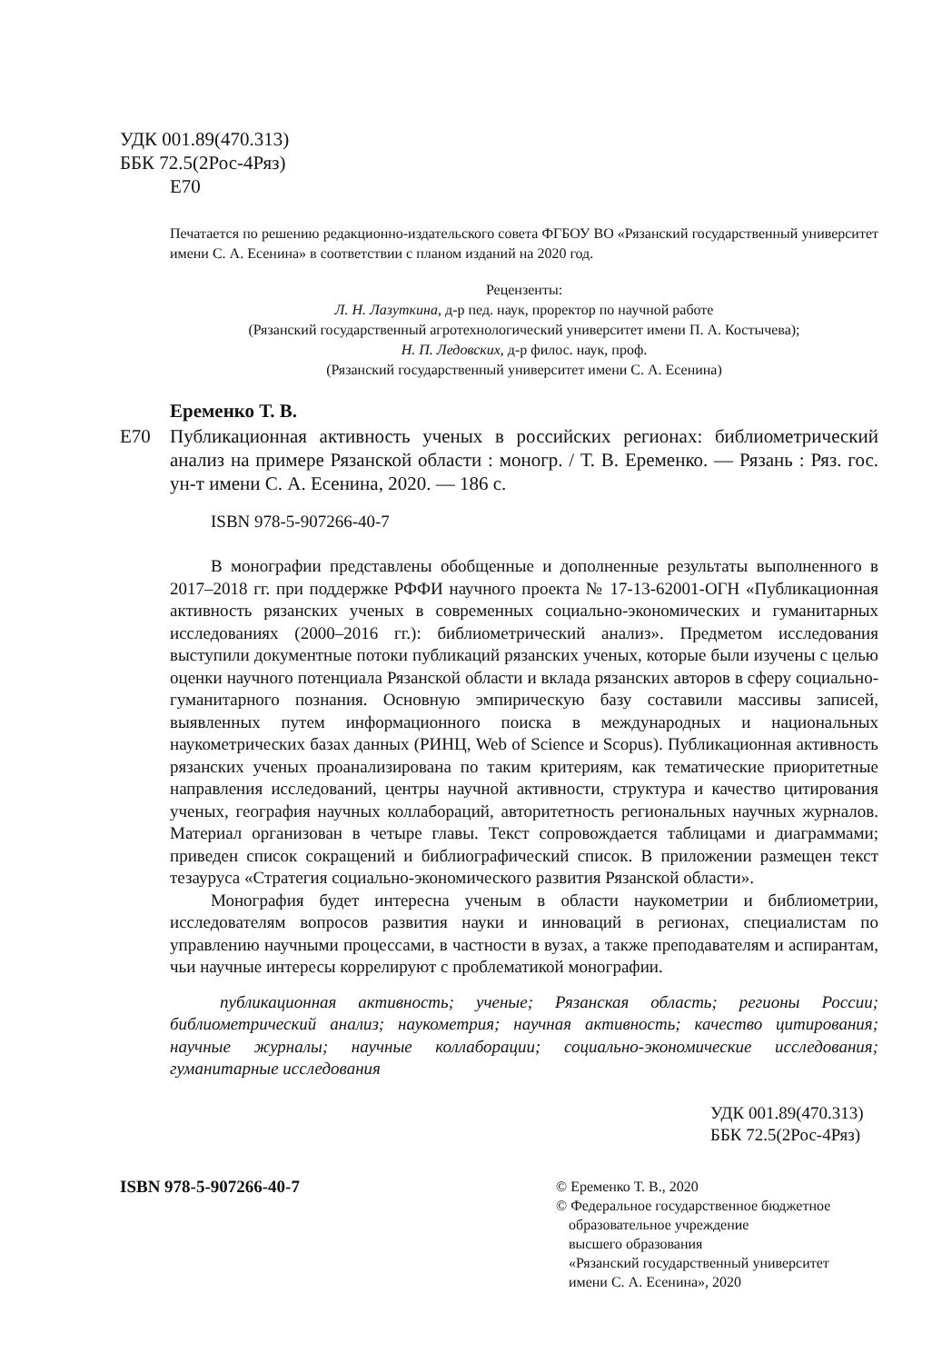УДК 001.89(470.313)
ББК 72.5(2Рос-4Ряз)
Е70
Печатается по решению редакционно-издательского совета ФГБОУ ВО «Рязанский государственный университет имени С. А. Есенина» в соответствии с планом изданий на 2020 год.
Рецензенты:
Л. Н. Лазуткина, д-р пед. наук, проректор по научной работе
(Рязанский государственный агротехнологический университет имени П. А. Костычева);
Н. П. Ледовских, д-р филос. наук, проф.
(Рязанский государственный университет имени С. А. Есенина)
Еременко Т. В.
Е70 Публикационная активность ученых в российских регионах: библиометрический анализ на примере Рязанской области : моногр. / Т. В. Еременко. — Рязань : Ряз. гос. ун-т имени С. А. Есенина, 2020. — 186 с.
ISBN 978-5-907266-40-7
В монографии представлены обобщенные и дополненные результаты выполненного в 2017–2018 гг. при поддержке РФФИ научного проекта № 17-13-62001-ОГН «Публикационная активность рязанских ученых в современных социально-экономических и гуманитарных исследованиях (2000–2016 гг.): библиометрический анализ». Предметом исследования выступили документные потоки публикаций рязанских ученых, которые были изучены с целью оценки научного потенциала Рязанской области и вклада рязанских авторов в сферу социально-гуманитарного познания. Основную эмпирическую базу составили массивы записей, выявленных путем информационного поиска в международных и национальных наукометрических базах данных (РИНЦ, Web of Science и Scopus). Публикационная активность рязанских ученых проанализирована по таким критериям, как тематические приоритетные направления исследований, центры научной активности, структура и качество цитирования ученых, география научных коллабораций, авторитетность региональных научных журналов. Материал организован в четыре главы. Текст сопровождается таблицами и диаграммами; приведен список сокращений и библиографический список. В приложении размещен текст тезауруса «Стратегия социально-экономического развития Рязанской области».
Монография будет интересна ученым в области наукометрии и библиометрии, исследователям вопросов развития науки и инноваций в регионах, специалистам по управлению научными процессами, в частности в вузах, а также преподавателям и аспирантам, чьи научные интересы коррелируют с проблематикой монографии.
публикационная активность; ученые; Рязанская область; регионы России; библиометрический анализ; наукометрия; научная активность; качество цитирования; научные журналы; научные коллаборации; социально-экономические исследования; гуманитарные исследования
УДК 001.89(470.313)
ББК 72.5(2Рос-4Ряз)
ISBN 978-5-907266-40-7
© Еременко Т. В., 2020
© Федеральное государственное бюджетное
образовательное учреждение
высшего образования
«Рязанский государственный университет
имени С. А. Есенина», 2020